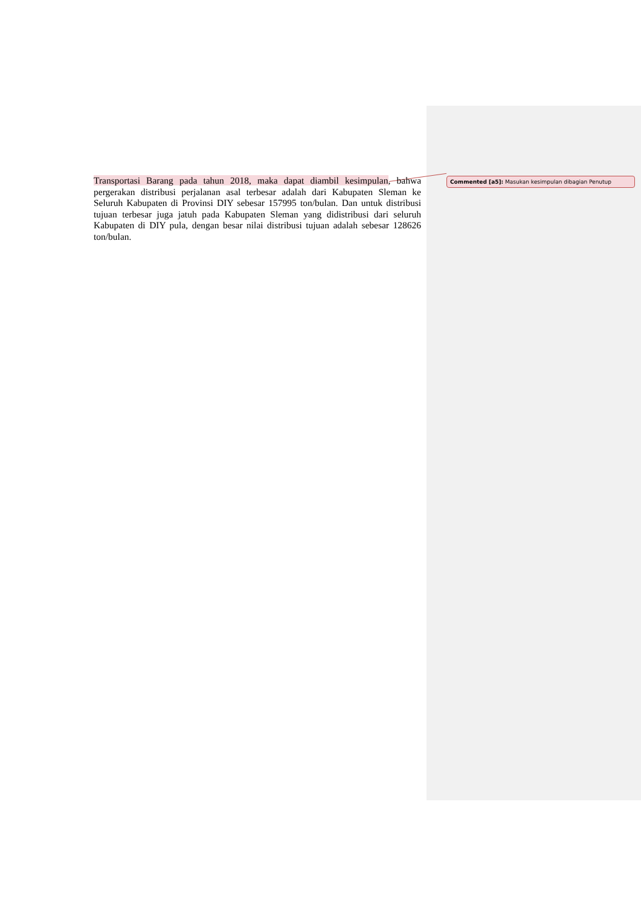Transportasi Barang pada tahun 2018, maka dapat diambil kesimpulan, bahwa pergerakan distribusi perjalanan asal terbesar adalah dari Kabupaten Sleman ke Seluruh Kabupaten di Provinsi DIY sebesar 157995 ton/bulan. Dan untuk distribusi tujuan terbesar juga jatuh pada Kabupaten Sleman yang didistribusi dari seluruh Kabupaten di DIY pula, dengan besar nilai distribusi tujuan adalah sebesar 128626 ton/bulan.
Commented [a5]: Masukan kesimpulan dibagian Penutup